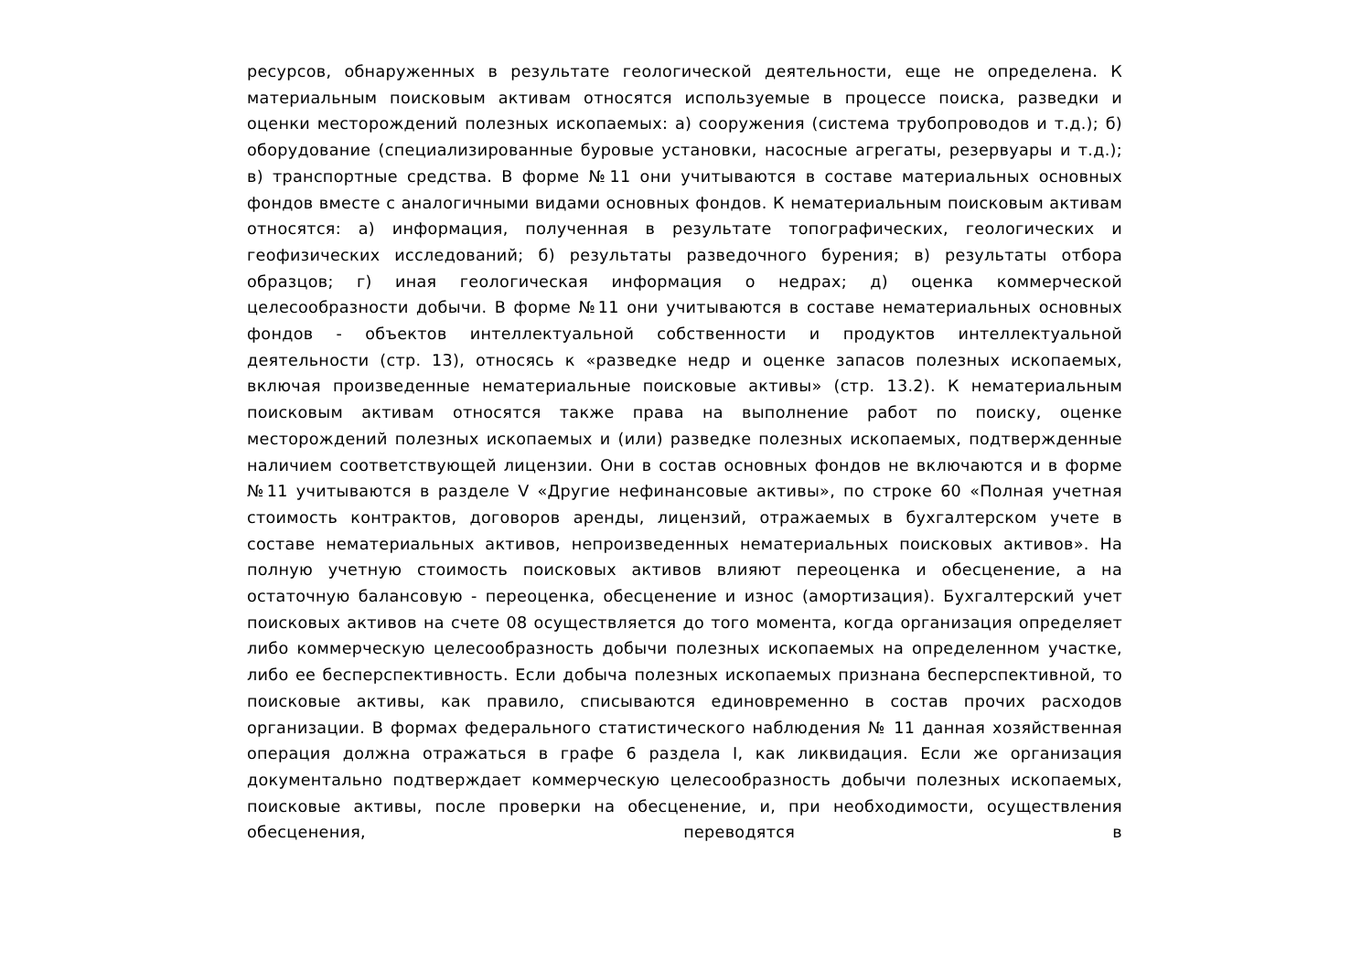ресурсов, обнаруженных в результате геологической деятельности, еще не определена. К материальным поисковым активам относятся используемые в процессе поиска, разведки и оценки месторождений полезных ископаемых: а) сооружения (система трубопроводов и т.д.); б) оборудование (специализированные буровые установки, насосные агрегаты, резервуары и т.д.); в) транспортные средства. В форме №11 они учитываются в составе материальных основных фондов вместе с аналогичными видами основных фондов. К нематериальным поисковым активам относятся: а) информация, полученная в результате топографических, геологических и геофизических исследований; б) результаты разведочного бурения; в) результаты отбора образцов; г) иная геологическая информация о недрах; д) оценка коммерческой целесообразности добычи. В форме №11 они учитываются в составе нематериальных основных фондов - объектов интеллектуальной собственности и продуктов интеллектуальной деятельности (стр. 13), относясь к «разведке недр и оценке запасов полезных ископаемых, включая произведенные нематериальные поисковые активы» (стр. 13.2). К нематериальным поисковым активам относятся также права на выполнение работ по поиску, оценке месторождений полезных ископаемых и (или) разведке полезных ископаемых, подтвержденные наличием соответствующей лицензии. Они в состав основных фондов не включаются и в форме №11 учитываются в разделе V «Другие нефинансовые активы», по строке 60 «Полная учетная стоимость контрактов, договоров аренды, лицензий, отражаемых в бухгалтерском учете в составе нематериальных активов, непроизведенных нематериальных поисковых активов». На полную учетную стоимость поисковых активов влияют переоценка и обесценение, а на остаточную балансовую - переоценка, обесценение и износ (амортизация). Бухгалтерский учет поисковых активов на счете 08 осуществляется до того момента, когда организация определяет либо коммерческую целесообразность добычи полезных ископаемых на определенном участке, либо ее бесперспективность. Если добыча полезных ископаемых признана бесперспективной, то поисковые активы, как правило, списываются единовременно в состав прочих расходов организации. В формах федерального статистического наблюдения № 11 данная хозяйственная операция должна отражаться в графе 6 раздела I, как ликвидация. Если же организация документально подтверждает коммерческую целесообразность добычи полезных ископаемых, поисковые активы, после проверки на обесценение, и, при необходимости, осуществления обесценения, переводятся в